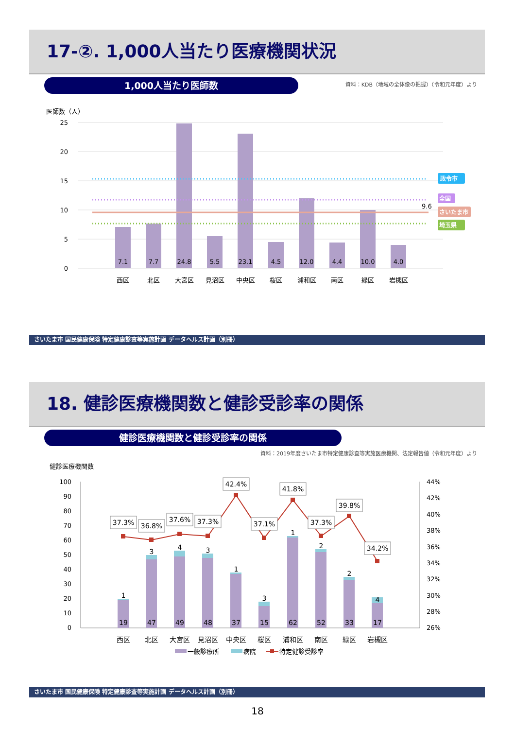17-②. 1,000人当たり医療機関状況
1,000人当たり医師数
資料：KDB（地域の全体像の把握）（令和元年度）より
医師数（人）
25
20
15
10
5
0
9.6
政令市
全国
さいたま市
埼玉県
7.1
7.7
24.8
5.5
23.1
4.5
12.0
4.4
10.0
4.0
西区
北区
大宮区
見沼区
中央区
桜区
浦和区
南区
緑区
岩槻区
さいたま市 国民健康保険 特定健康診査等実施計画 データヘルス計画（別冊）
18. 健診医療機関数と健診受診率の関係
健診医療機関数と健診受診率の関係
資料：2019年度さいたま市特定健康診査等実施医療機関、法定報告値（令和元年度）より
健診医療機関数
100
90
80
70
60
50
40
30
20
10
0
44%
42%
40%
38%
36%
34%
32%
30%
28%
26%
37.3%
36.8%
37.6%
37.3%
42.4%
37.1%
41.8%
37.3%
39.8%
34.2%
1
3
4
3
1
3
1
2
2
4
19
47
49
48
37
15
62
52
33
17
西区
北区
大宮区
見沼区
中央区
桜区
浦和区
南区
緑区
岩槻区
一般診療所
病院
特定健診受診率
さいたま市 国民健康保険 特定健康診査等実施計画 データヘルス計画（別冊）
18